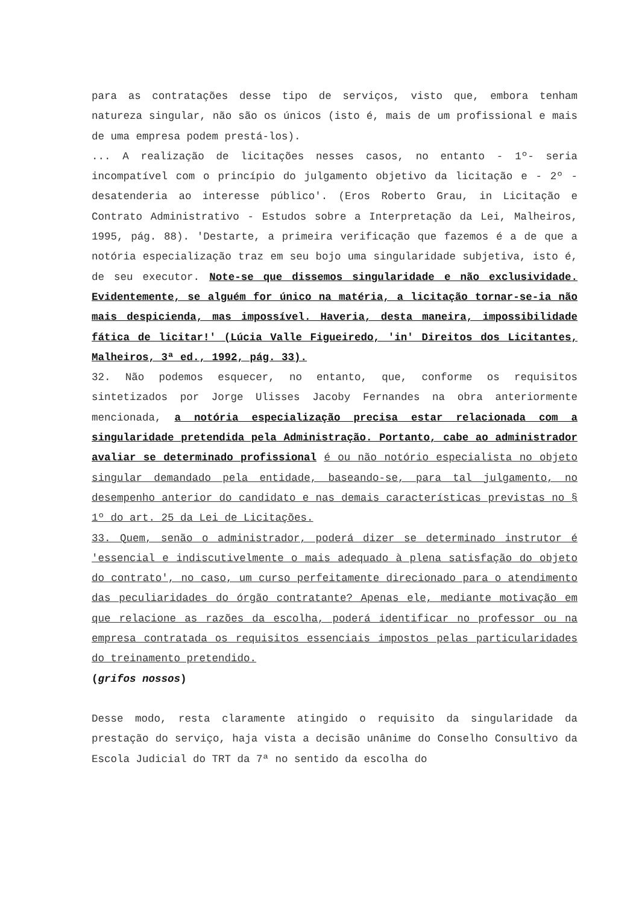para as contratações desse tipo de serviços, visto que, embora tenham natureza singular, não são os únicos (isto é, mais de um profissional e mais de uma empresa podem prestá-los).
... A realização de licitações nesses casos, no entanto - 1º- seria incompatível com o princípio do julgamento objetivo da licitação e - 2º - desatenderia ao interesse público'. (Eros Roberto Grau, in Licitação e Contrato Administrativo - Estudos sobre a Interpretação da Lei, Malheiros, 1995, pág. 88). 'Destarte, a primeira verificação que fazemos é a de que a notória especialização traz em seu bojo uma singularidade subjetiva, isto é, de seu executor. Note-se que dissemos singularidade e não exclusividade. Evidentemente, se alguém for único na matéria, a licitação tornar-se-ia não mais despicienda, mas impossível. Haveria, desta maneira, impossibilidade fática de licitar!' (Lúcia Valle Figueiredo, 'in' Direitos dos Licitantes, Malheiros, 3ª ed., 1992, pág. 33).
32. Não podemos esquecer, no entanto, que, conforme os requisitos sintetizados por Jorge Ulisses Jacoby Fernandes na obra anteriormente mencionada, a notória especialização precisa estar relacionada com a singularidade pretendida pela Administração. Portanto, cabe ao administrador avaliar se determinado profissional é ou não notório especialista no objeto singular demandado pela entidade, baseando-se, para tal julgamento, no desempenho anterior do candidato e nas demais características previstas no § 1º do art. 25 da Lei de Licitações.
33. Quem, senão o administrador, poderá dizer se determinado instrutor é 'essencial e indiscutivelmente o mais adequado à plena satisfação do objeto do contrato', no caso, um curso perfeitamente direcionado para o atendimento das peculiaridades do órgão contratante? Apenas ele, mediante motivação em que relacione as razões da escolha, poderá identificar no professor ou na empresa contratada os requisitos essenciais impostos pelas particularidades do treinamento pretendido.
(grifos nossos)
Desse modo, resta claramente atingido o requisito da singularidade da prestação do serviço, haja vista a decisão unânime do Conselho Consultivo da Escola Judicial do TRT da 7ª no sentido da escolha do